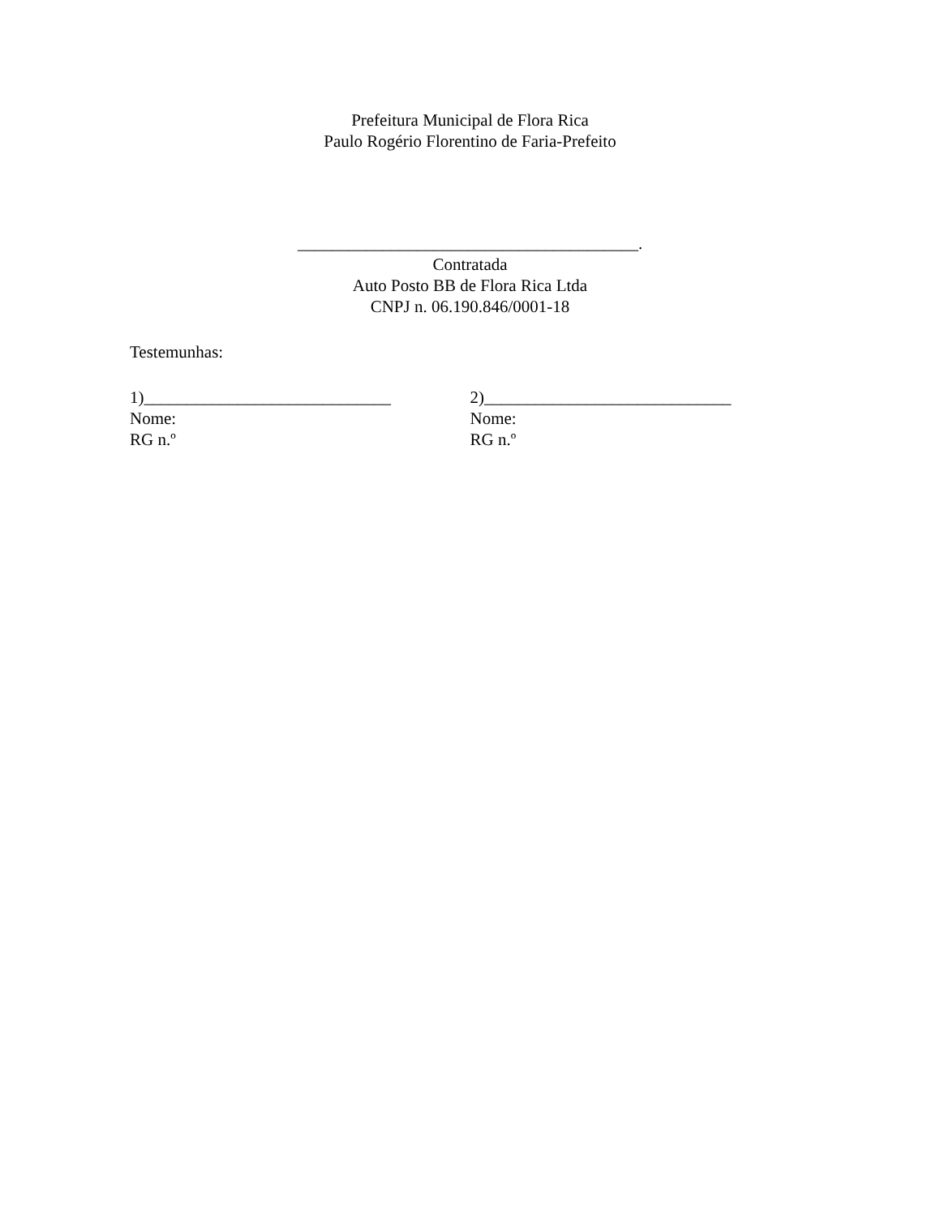Prefeitura Municipal de Flora Rica
Paulo Rogério Florentino de Faria-Prefeito
________________________________________.
Contratada
Auto Posto BB de Flora Rica Ltda
CNPJ n. 06.190.846/0001-18
Testemunhas:
1)_____________________________
Nome:
RG n.º
2)_____________________________
Nome:
RG n.º